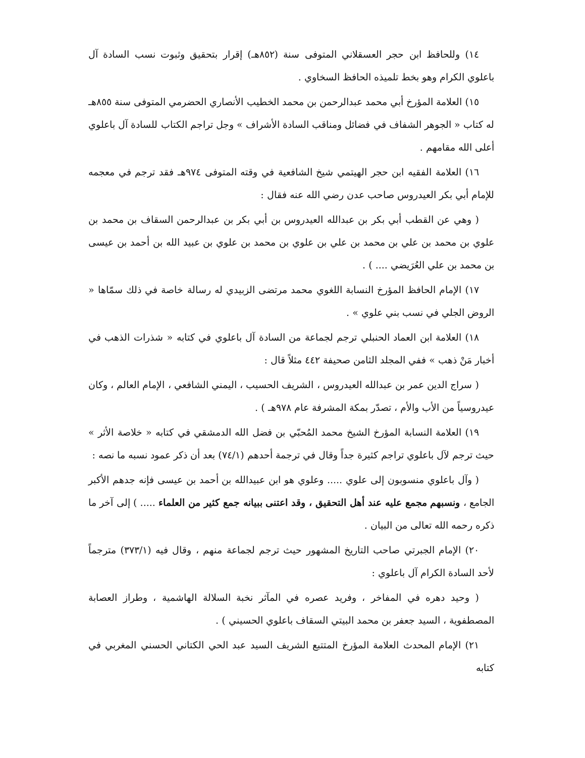١٤) وللحافظ ابن حجر العسقلاني المتوفى سنة (٨٥٢هـ) إقرار بتحقيق وثبوت نسب السادة آل باعلوي الكرام وهو بخط تلميذه الحافظ السخاوي .
١٥) العلامة المؤرخ أبي محمد عبدالرحمن بن محمد الخطيب الأنصاري الحضرمي المتوفى سنة ٨٥٥هـ له كتاب « الجوهر الشفاف في فضائل ومناقب السادة الأشراف » وجل تراجم الكتاب للسادة آل باعلوي أعلى الله مقامهم .
١٦) العلامة الفقيه ابن حجر الهيتمي شيخ الشافعية في وقته المتوفى ٩٧٤هـ فقد ترجم في معجمه للإمام أبي بكر العيدروس صاحب عدن رضي الله عنه فقال :
( وهي عن القطب أبي بكر بن عبدالله العيدروس بن أبي بكر بن عبدالرحمن السقاف بن محمد بن علوي بن محمد بن علي بن محمد بن علي بن علوي بن محمد بن علوي بن عبيد الله بن أحمد بن عيسى بن محمد بن علي العُرَيضي .... ) .
١٧) الإمام الحافظ المؤرخ النسابة اللغوي محمد مرتضى الزبيدي له رسالة خاصة في ذلك سمّاها « الروض الجلي في نسب بني علوي » .
١٨) العلامة ابن العماد الحنبلي ترجم لجماعة من السادة آل باعلوي في كتابه « شذرات الذهب في أخبار مَنْ ذهب » ففي المجلد الثامن صحيفة ٤٤٢ مثلاً قال :
( سراج الدين عمر بن عبدالله العيدروس ، الشريف الحسيب ، اليمني الشافعي ، الإمام العالم ، وكان عيدروسياً من الأب والأم ، تصدّر بمكة المشرفة عام ٩٧٨هـ ) .
١٩) العلامة النسابة المؤرخ الشيخ محمد المُحبّي بن فضل الله الدمشقي في كتابه « خلاصة الأثر » حيث ترجم لآل باعلوي تراجم كثيرة جداً وقال في ترجمة أحدهم (٧٤/١) بعد أن ذكر عمود نسبه ما نصه :
( وآل باعلوي منسوبون إلى علوي ..... وعلوي هو ابن عبيدالله بن أحمد بن عيسى فإنه جدهم الأكبر الجامع ، ونسبهم مجمع عليه عند أهل التحقيق ، وقد اعتنى ببيانه جمع كثير من العلماء ..... ) إلى آخر ما ذكره رحمه الله تعالى من البيان .
٢٠) الإمام الجبرتي صاحب التاريخ المشهور حيث ترجم لجماعة منهم ، وقال فيه (٣٧٣/١) مترجماً لأحد السادة الكرام آل باعلوي :
( وحيد دهره في المفاخر ، وفريد عصره في المآثر نخبة السلالة الهاشمية ، وطراز العصابة المصطفوية ، السيد جعفر بن محمد البيتي السقاف باعلوي الحسيني ) .
٢١) الإمام المحدث العلامة المؤرخ المتتبع الشريف السيد عبد الحي الكتاني الحسني المغربي في كتابه